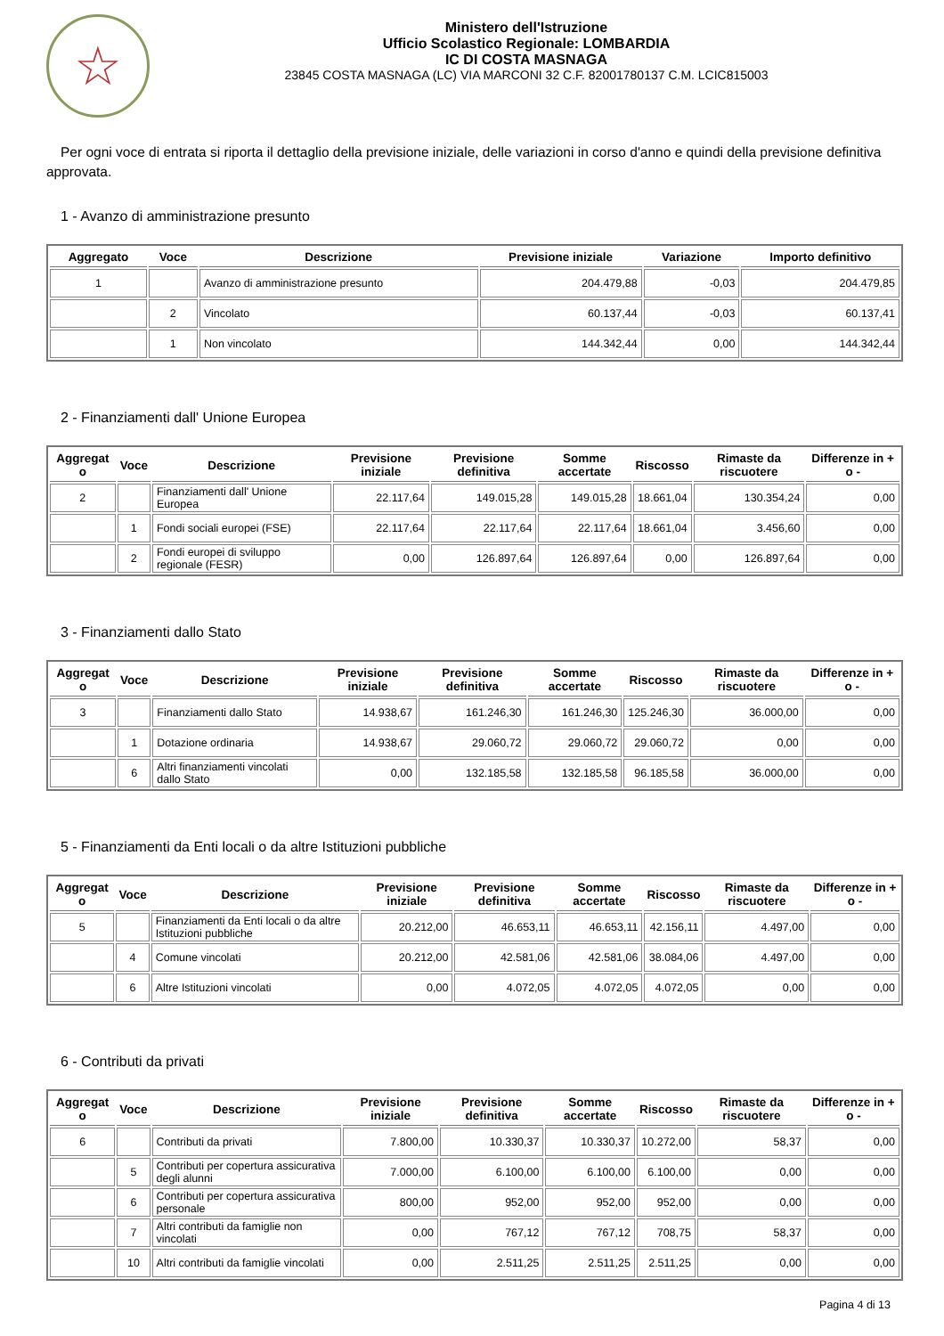☆
Ministero dell'Istruzione
Ufficio Scolastico Regionale: LOMBARDIA
IC DI COSTA MASNAGA
23845 COSTA MASNAGA (LC) VIA MARCONI 32 C.F. 82001780137 C.M. LCIC815003
Per ogni voce di entrata si riporta il dettaglio della previsione iniziale, delle variazioni in corso d'anno e quindi della previsione definitiva approvata.
1 - Avanzo di amministrazione presunto
| Aggregato | Voce | Descrizione | Previsione iniziale | Variazione | Importo definitivo |
| --- | --- | --- | --- | --- | --- |
| 1 | | Avanzo di amministrazione presunto | 204.479,88 | -0,03 | 204.479,85 |
| | 2 | Vincolato | 60.137,44 | -0,03 | 60.137,41 |
| | 1 | Non vincolato | 144.342,44 | 0,00 | 144.342,44 |
2 - Finanziamenti dall' Unione Europea
| Aggregat o | Voce | Descrizione | Previsione iniziale | Previsione definitiva | Somme accertate | Riscosso | Rimaste da riscuotere | Differenze in + o - |
| --- | --- | --- | --- | --- | --- | --- | --- | --- |
| 2 | | Finanziamenti dall' Unione Europea | 22.117,64 | 149.015,28 | 149.015,28 | 18.661,04 | 130.354,24 | 0,00 |
| | 1 | Fondi sociali europei (FSE) | 22.117,64 | 22.117,64 | 22.117,64 | 18.661,04 | 3.456,60 | 0,00 |
| | 2 | Fondi europei di sviluppo regionale (FESR) | 0,00 | 126.897,64 | 126.897,64 | 0,00 | 126.897,64 | 0,00 |
3 - Finanziamenti dallo Stato
| Aggregat o | Voce | Descrizione | Previsione iniziale | Previsione definitiva | Somme accertate | Riscosso | Rimaste da riscuotere | Differenze in + o - |
| --- | --- | --- | --- | --- | --- | --- | --- | --- |
| 3 | | Finanziamenti dallo Stato | 14.938,67 | 161.246,30 | 161.246,30 | 125.246,30 | 36.000,00 | 0,00 |
| | 1 | Dotazione ordinaria | 14.938,67 | 29.060,72 | 29.060,72 | 29.060,72 | 0,00 | 0,00 |
| | 6 | Altri finanziamenti vincolati dallo Stato | 0,00 | 132.185,58 | 132.185,58 | 96.185,58 | 36.000,00 | 0,00 |
5 - Finanziamenti da Enti locali o da altre Istituzioni pubbliche
| Aggregat o | Voce | Descrizione | Previsione iniziale | Previsione definitiva | Somme accertate | Riscosso | Rimaste da riscuotere | Differenze in + o - |
| --- | --- | --- | --- | --- | --- | --- | --- | --- |
| 5 | | Finanziamenti da Enti locali o da altre Istituzioni pubbliche | 20.212,00 | 46.653,11 | 46.653,11 | 42.156,11 | 4.497,00 | 0,00 |
| | 4 | Comune vincolati | 20.212,00 | 42.581,06 | 42.581,06 | 38.084,06 | 4.497,00 | 0,00 |
| | 6 | Altre Istituzioni vincolati | 0,00 | 4.072,05 | 4.072,05 | 4.072,05 | 0,00 | 0,00 |
6 - Contributi da privati
| Aggregat o | Voce | Descrizione | Previsione iniziale | Previsione definitiva | Somme accertate | Riscosso | Rimaste da riscuotere | Differenze in + o - |
| --- | --- | --- | --- | --- | --- | --- | --- | --- |
| 6 | | Contributi da privati | 7.800,00 | 10.330,37 | 10.330,37 | 10.272,00 | 58,37 | 0,00 |
| | 5 | Contributi per copertura assicurativa degli alunni | 7.000,00 | 6.100,00 | 6.100,00 | 6.100,00 | 0,00 | 0,00 |
| | 6 | Contributi per copertura assicurativa personale | 800,00 | 952,00 | 952,00 | 952,00 | 0,00 | 0,00 |
| | 7 | Altri contributi da famiglie non vincolati | 0,00 | 767,12 | 767,12 | 708,75 | 58,37 | 0,00 |
| | 10 | Altri contributi da famiglie vincolati | 0,00 | 2.511,25 | 2.511,25 | 2.511,25 | 0,00 | 0,00 |
Pagina 4 di 13